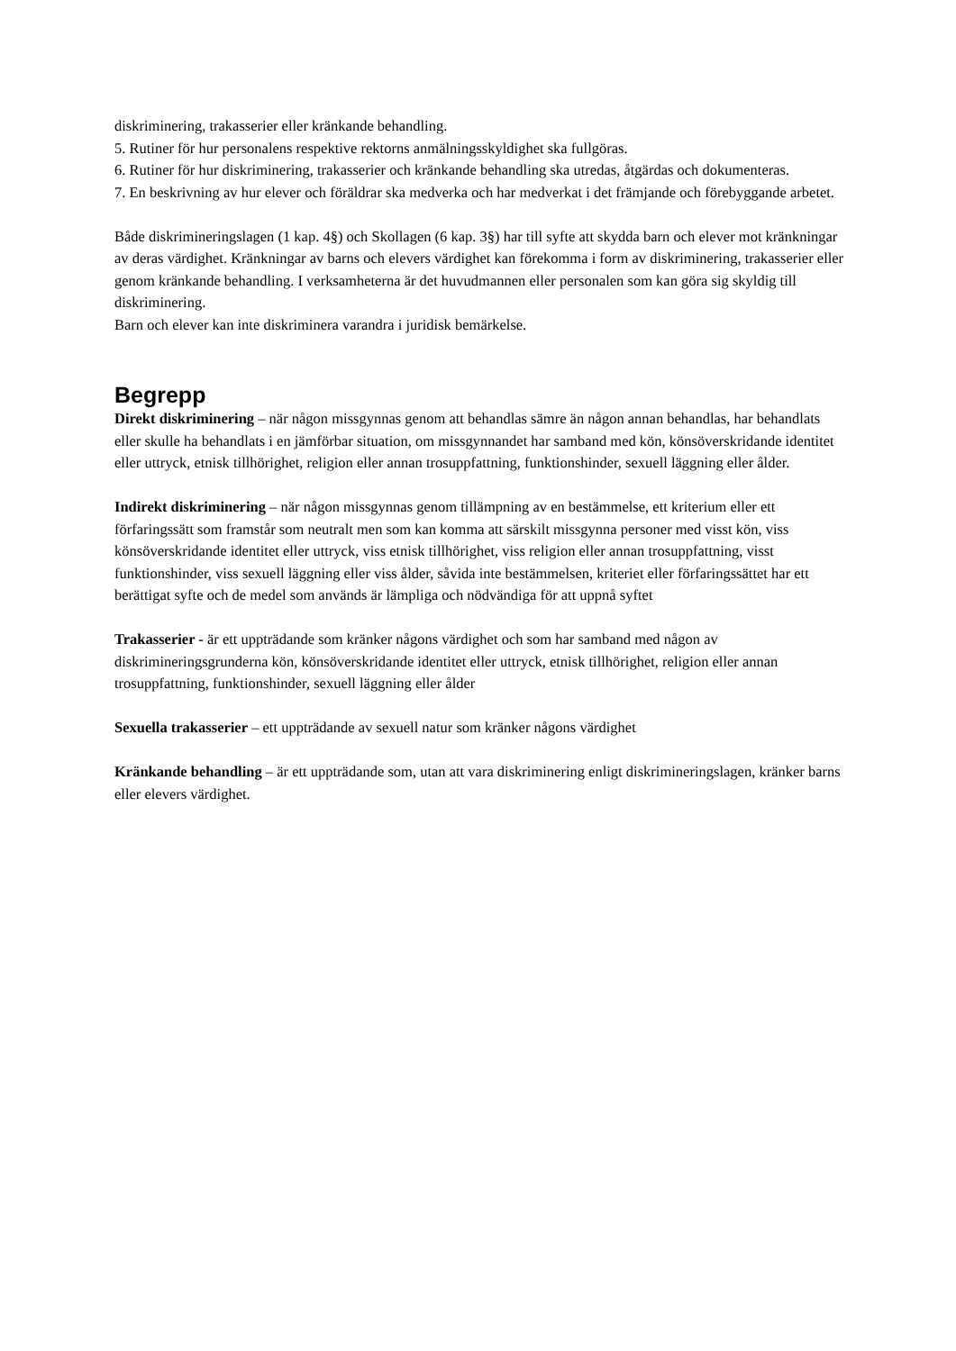diskriminering, trakasserier eller kränkande behandling.
5. Rutiner för hur personalens respektive rektorns anmälningsskyldighet ska fullgöras.
6. Rutiner för hur diskriminering, trakasserier och kränkande behandling ska utredas, åtgärdas och dokumenteras.
7. En beskrivning av hur elever och föräldrar ska medverka och har medverkat i det främjande och förebyggande arbetet.
Både diskrimineringslagen (1 kap. 4§) och Skollagen (6 kap. 3§) har till syfte att skydda barn och elever mot kränkningar av deras värdighet. Kränkningar av barns och elevers värdighet kan förekomma i form av diskriminering, trakasserier eller genom kränkande behandling. I verksamheterna är det huvudmannen eller personalen som kan göra sig skyldig till diskriminering.
Barn och elever kan inte diskriminera varandra i juridisk bemärkelse.
Begrepp
Direkt diskriminering – när någon missgynnas genom att behandlas sämre än någon annan behandlas, har behandlats eller skulle ha behandlats i en jämförbar situation, om missgynnandet har samband med kön, könsöverskridande identitet eller uttryck, etnisk tillhörighet, religion eller annan trosuppfattning, funktionshinder, sexuell läggning eller ålder.
Indirekt diskriminering – när någon missgynnas genom tillämpning av en bestämmelse, ett kriterium eller ett förfaringssätt som framstår som neutralt men som kan komma att särskilt missgynna personer med visst kön, viss könsöverskridande identitet eller uttryck, viss etnisk tillhörighet, viss religion eller annan trosuppfattning, visst funktionshinder, viss sexuell läggning eller viss ålder, såvida inte bestämmelsen, kriteriet eller förfaringssättet har ett berättigat syfte och de medel som används är lämpliga och nödvändiga för att uppnå syftet
Trakasserier - är ett uppträdande som kränker någons värdighet och som har samband med någon av diskrimineringsgrunderna kön, könsöverskridande identitet eller uttryck, etnisk tillhörighet, religion eller annan trosuppfattning, funktionshinder, sexuell läggning eller ålder
Sexuella trakasserier – ett uppträdande av sexuell natur som kränker någons värdighet
Kränkande behandling – är ett uppträdande som, utan att vara diskriminering enligt diskrimineringslagen, kränker barns eller elevers värdighet.